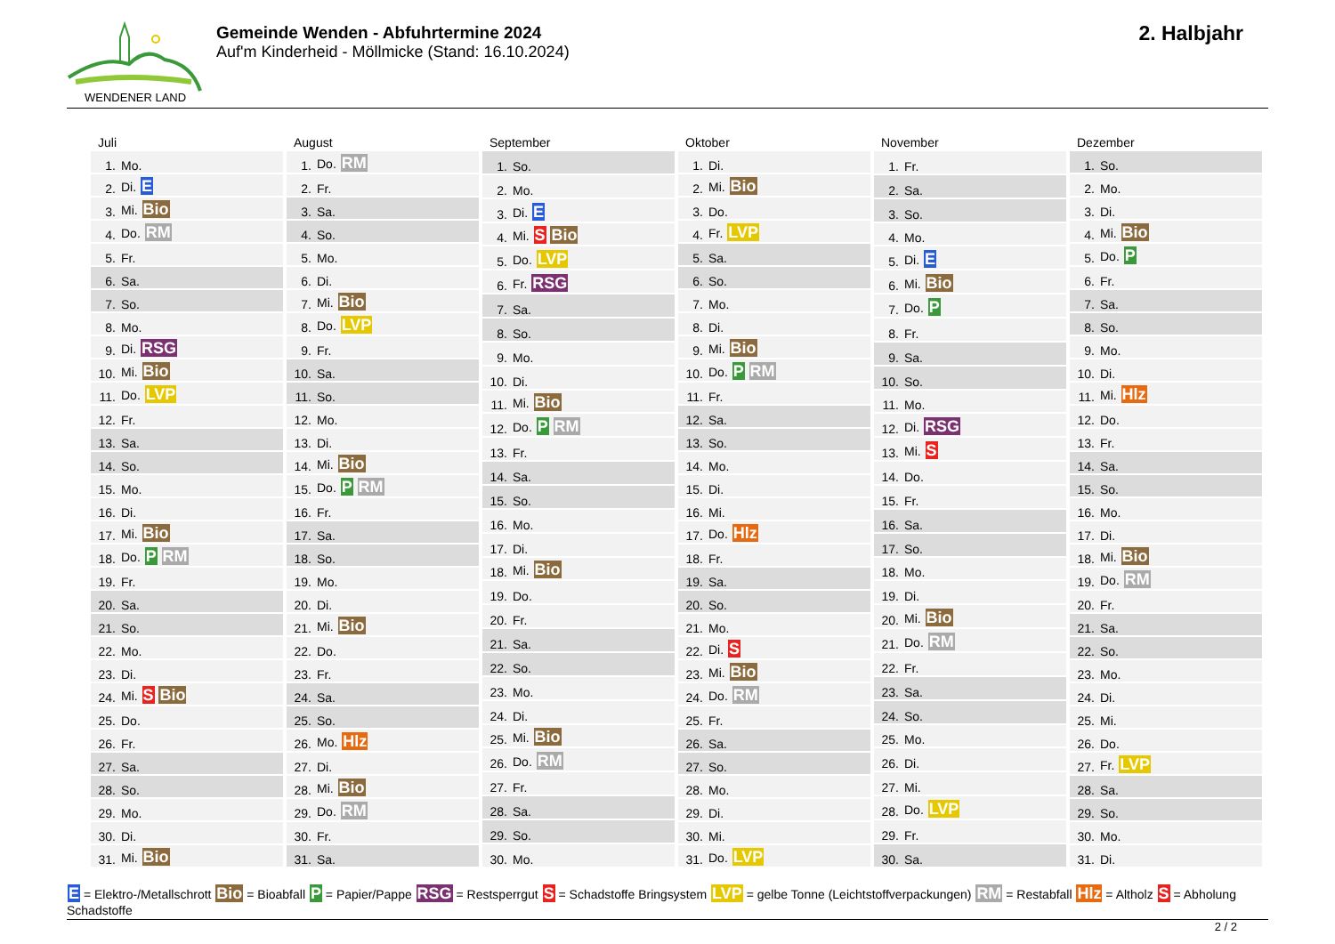WENDENER LAND
Gemeinde Wenden - Abfuhrtermine 2024
Auf'm Kinderheid - Möllmicke (Stand: 16.10.2024)
2. Halbjahr
Juli
| 1. | Mo. |
| 2. | Di. E |
| 3. | Mi. Bio |
| 4. | Do. RM |
| 5. | Fr. |
| 6. | Sa. |
| 7. | So. |
| 8. | Mo. |
| 9. | Di. RSG |
| 10. | Mi. Bio |
| 11. | Do. LVP |
| 12. | Fr. |
| 13. | Sa. |
| 14. | So. |
| 15. | Mo. |
| 16. | Di. |
| 17. | Mi. Bio |
| 18. | Do. P RM |
| 19. | Fr. |
| 20. | Sa. |
| 21. | So. |
| 22. | Mo. |
| 23. | Di. |
| 24. | Mi. S Bio |
| 25. | Do. |
| 26. | Fr. |
| 27. | Sa. |
| 28. | So. |
| 29. | Mo. |
| 30. | Di. |
| 31. | Mi. Bio |
August
| 1. | Do. RM |
| 2. | Fr. |
| 3. | Sa. |
| 4. | So. |
| 5. | Mo. |
| 6. | Di. |
| 7. | Mi. Bio |
| 8. | Do. LVP |
| 9. | Fr. |
| 10. | Sa. |
| 11. | So. |
| 12. | Mo. |
| 13. | Di. |
| 14. | Mi. Bio |
| 15. | Do. P RM |
| 16. | Fr. |
| 17. | Sa. |
| 18. | So. |
| 19. | Mo. |
| 20. | Di. |
| 21. | Mi. Bio |
| 22. | Do. |
| 23. | Fr. |
| 24. | Sa. |
| 25. | So. |
| 26. | Mo. Hlz |
| 27. | Di. |
| 28. | Mi. Bio |
| 29. | Do. RM |
| 30. | Fr. |
| 31. | Sa. |
September
| 1. | So. |
| 2. | Mo. |
| 3. | Di. E |
| 4. | Mi. S Bio |
| 5. | Do. LVP |
| 6. | Fr. RSG |
| 7. | Sa. |
| 8. | So. |
| 9. | Mo. |
| 10. | Di. |
| 11. | Mi. Bio |
| 12. | Do. P RM |
| 13. | Fr. |
| 14. | Sa. |
| 15. | So. |
| 16. | Mo. |
| 17. | Di. |
| 18. | Mi. Bio |
| 19. | Do. |
| 20. | Fr. |
| 21. | Sa. |
| 22. | So. |
| 23. | Mo. |
| 24. | Di. |
| 25. | Mi. Bio |
| 26. | Do. RM |
| 27. | Fr. |
| 28. | Sa. |
| 29. | So. |
| 30. | Mo. |
Oktober
| 1. | Di. |
| 2. | Mi. Bio |
| 3. | Do. |
| 4. | Fr. LVP |
| 5. | Sa. |
| 6. | So. |
| 7. | Mo. |
| 8. | Di. |
| 9. | Mi. Bio |
| 10. | Do. P RM |
| 11. | Fr. |
| 12. | Sa. |
| 13. | So. |
| 14. | Mo. |
| 15. | Di. |
| 16. | Mi. |
| 17. | Do. Hlz |
| 18. | Fr. |
| 19. | Sa. |
| 20. | So. |
| 21. | Mo. |
| 22. | Di. S |
| 23. | Mi. Bio |
| 24. | Do. RM |
| 25. | Fr. |
| 26. | Sa. |
| 27. | So. |
| 28. | Mo. |
| 29. | Di. |
| 30. | Mi. |
| 31. | Do. LVP |
November
| 1. | Fr. |
| 2. | Sa. |
| 3. | So. |
| 4. | Mo. |
| 5. | Di. E |
| 6. | Mi. Bio |
| 7. | Do. P |
| 8. | Fr. |
| 9. | Sa. |
| 10. | So. |
| 11. | Mo. |
| 12. | Di. RSG |
| 13. | Mi. S |
| 14. | Do. |
| 15. | Fr. |
| 16. | Sa. |
| 17. | So. |
| 18. | Mo. |
| 19. | Di. |
| 20. | Mi. Bio |
| 21. | Do. RM |
| 22. | Fr. |
| 23. | Sa. |
| 24. | So. |
| 25. | Mo. |
| 26. | Di. |
| 27. | Mi. |
| 28. | Do. LVP |
| 29. | Fr. |
| 30. | Sa. |
Dezember
| 1. | So. |
| 2. | Mo. |
| 3. | Di. |
| 4. | Mi. Bio |
| 5. | Do. P |
| 6. | Fr. |
| 7. | Sa. |
| 8. | So. |
| 9. | Mo. |
| 10. | Di. |
| 11. | Mi. Hlz |
| 12. | Do. |
| 13. | Fr. |
| 14. | Sa. |
| 15. | So. |
| 16. | Mo. |
| 17. | Di. |
| 18. | Mi. Bio |
| 19. | Do. RM |
| 20. | Fr. |
| 21. | Sa. |
| 22. | So. |
| 23. | Mo. |
| 24. | Di. |
| 25. | Mi. |
| 26. | Do. |
| 27. | Fr. LVP |
| 28. | Sa. |
| 29. | So. |
| 30. | Mo. |
| 31. | Di. |
E = Elektro-/Metallschrott Bio = Bioabfall P = Papier/Pappe RSG = Restsperrgut S = Schadstoffe Bringsystem LVP = gelbe Tonne (Leichtstoffverpackungen) RM = Restabfall Hlz = Altholz S = Abholung Schadstoffe
2 / 2